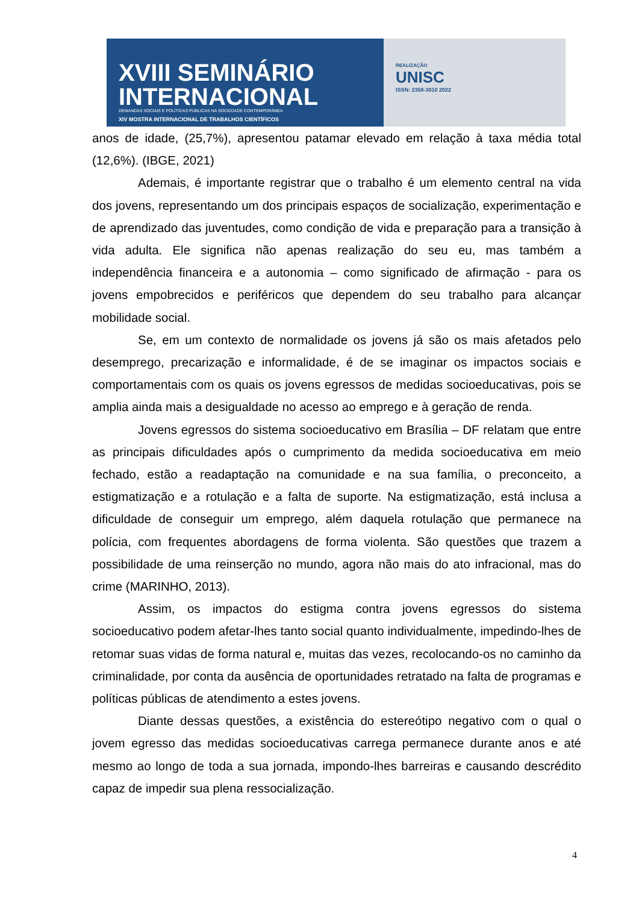XVIII SEMINÁRIO INTERNACIONAL
DEMANDAS SOCIAIS E POLÍTICAS PÚBLICAS NA SOCIEDADE CONTEMPORÂNEA
XIV MOSTRA INTERNACIONAL DE TRABALHOS CIENTÍFICOS
REALIZAÇÃO
UNISC
ISSN: 2358-3010 2022
anos de idade, (25,7%), apresentou patamar elevado em relação à taxa média total (12,6%). (IBGE, 2021)
Ademais, é importante registrar que o trabalho é um elemento central na vida dos jovens, representando um dos principais espaços de socialização, experimentação e de aprendizado das juventudes, como condição de vida e preparação para a transição à vida adulta. Ele significa não apenas realização do seu eu, mas também a independência financeira e a autonomia – como significado de afirmação - para os jovens empobrecidos e periféricos que dependem do seu trabalho para alcançar mobilidade social.
Se, em um contexto de normalidade os jovens já são os mais afetados pelo desemprego, precarização e informalidade, é de se imaginar os impactos sociais e comportamentais com os quais os jovens egressos de medidas socioeducativas, pois se amplia ainda mais a desigualdade no acesso ao emprego e à geração de renda.
Jovens egressos do sistema socioeducativo em Brasília – DF relatam que entre as principais dificuldades após o cumprimento da medida socioeducativa em meio fechado, estão a readaptação na comunidade e na sua família, o preconceito, a estigmatização e a rotulação e a falta de suporte. Na estigmatização, está inclusa a dificuldade de conseguir um emprego, além daquela rotulação que permanece na polícia, com frequentes abordagens de forma violenta. São questões que trazem a possibilidade de uma reinserção no mundo, agora não mais do ato infracional, mas do crime (MARINHO, 2013).
Assim, os impactos do estigma contra jovens egressos do sistema socioeducativo podem afetar-lhes tanto social quanto individualmente, impedindo-lhes de retomar suas vidas de forma natural e, muitas das vezes, recolocando-os no caminho da criminalidade, por conta da ausência de oportunidades retratado na falta de programas e políticas públicas de atendimento a estes jovens.
Diante dessas questões, a existência do estereótipo negativo com o qual o jovem egresso das medidas socioeducativas carrega permanece durante anos e até mesmo ao longo de toda a sua jornada, impondo-lhes barreiras e causando descrédito capaz de impedir sua plena ressocialização.
4